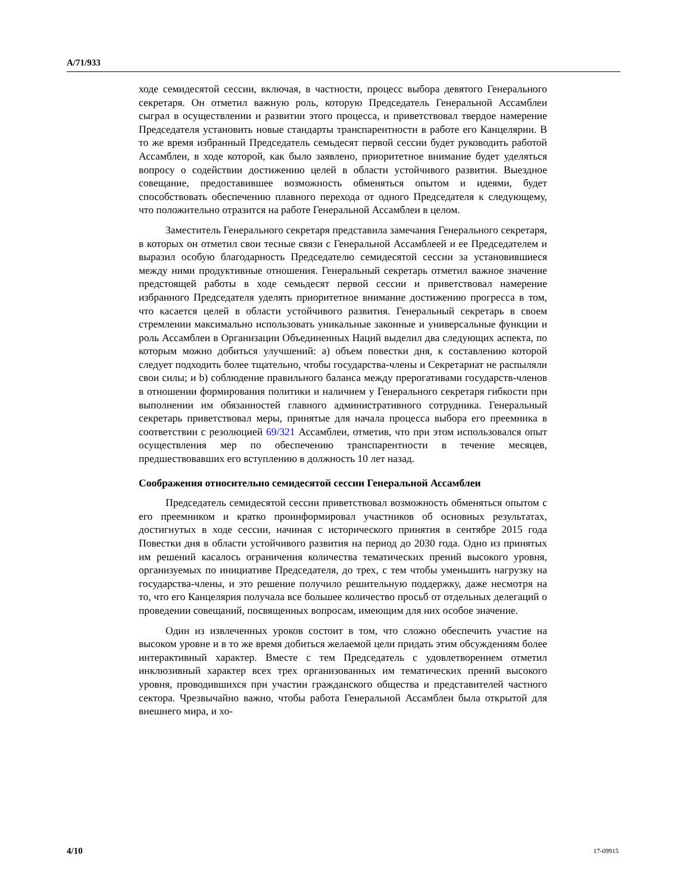A/71/933
ходе семидесятой сессии, включая, в частности, процесс выбора девятого Генерального секретаря. Он отметил важную роль, которую Председатель Генеральной Ассамблеи сыграл в осуществлении и развитии этого процесса, и приветствовал твердое намерение Председателя установить новые стандарты транспарентности в работе его Канцелярии. В то же время избранный Председатель семьдесят первой сессии будет руководить работой Ассамблеи, в ходе которой, как было заявлено, приоритетное внимание будет уделяться вопросу о содействии достижению целей в области устойчивого развития. Выездное совещание, предоставившее возможность обменяться опытом и идеями, будет способствовать обеспечению плавного перехода от одного Председателя к следующему, что положительно отразится на работе Генеральной Ассамблеи в целом.
Заместитель Генерального секретаря представила замечания Генерального секретаря, в которых он отметил свои тесные связи с Генеральной Ассамблеей и ее Председателем и выразил особую благодарность Председателю семидесятой сессии за установившиеся между ними продуктивные отношения. Генеральный секретарь отметил важное значение предстоящей работы в ходе семьдесят первой сессии и приветствовал намерение избранного Председателя уделять приоритетное внимание достижению прогресса в том, что касается целей в области устойчивого развития. Генеральный секретарь в своем стремлении максимально использовать уникальные законные и универсальные функции и роль Ассамблеи в Организации Объединенных Наций выделил два следующих аспекта, по которым можно добиться улучшений: a) объем повестки дня, к составлению которой следует подходить более тщательно, чтобы государства-члены и Секретариат не распыляли свои силы; и b) соблюдение правильного баланса между прерогативами государств-членов в отношении формирования политики и наличием у Генерального секретаря гибкости при выполнении им обязанностей главного административного сотрудника. Генеральный секретарь приветствовал меры, принятые для начала процесса выбора его преемника в соответствии с резолюцией 69/321 Ассамблеи, отметив, что при этом использовался опыт осуществления мер по обеспечению транспарентности в течение месяцев, предшествовавших его вступлению в должность 10 лет назад.
Соображения относительно семидесятой сессии Генеральной Ассамблеи
Председатель семидесятой сессии приветствовал возможность обменяться опытом с его преемником и кратко проинформировал участников об основных результатах, достигнутых в ходе сессии, начиная с исторического принятия в сентябре 2015 года Повестки дня в области устойчивого развития на период до 2030 года. Одно из принятых им решений касалось ограничения количества тематических прений высокого уровня, организуемых по инициативе Председателя, до трех, с тем чтобы уменьшить нагрузку на государства-члены, и это решение получило решительную поддержку, даже несмотря на то, что его Канцелярия получала все большее количество просьб от отдельных делегаций о проведении совещаний, посвященных вопросам, имеющим для них особое значение.
Один из извлеченных уроков состоит в том, что сложно обеспечить участие на высоком уровне и в то же время добиться желаемой цели придать этим обсуждениям более интерактивный характер. Вместе с тем Председатель с удовлетворением отметил инклюзивный характер всех трех организованных им тематических прений высокого уровня, проводившихся при участии гражданского общества и представителей частного сектора. Чрезвычайно важно, чтобы работа Генеральной Ассамблеи была открытой для внешнего мира, и хо-
4/10 17-09915